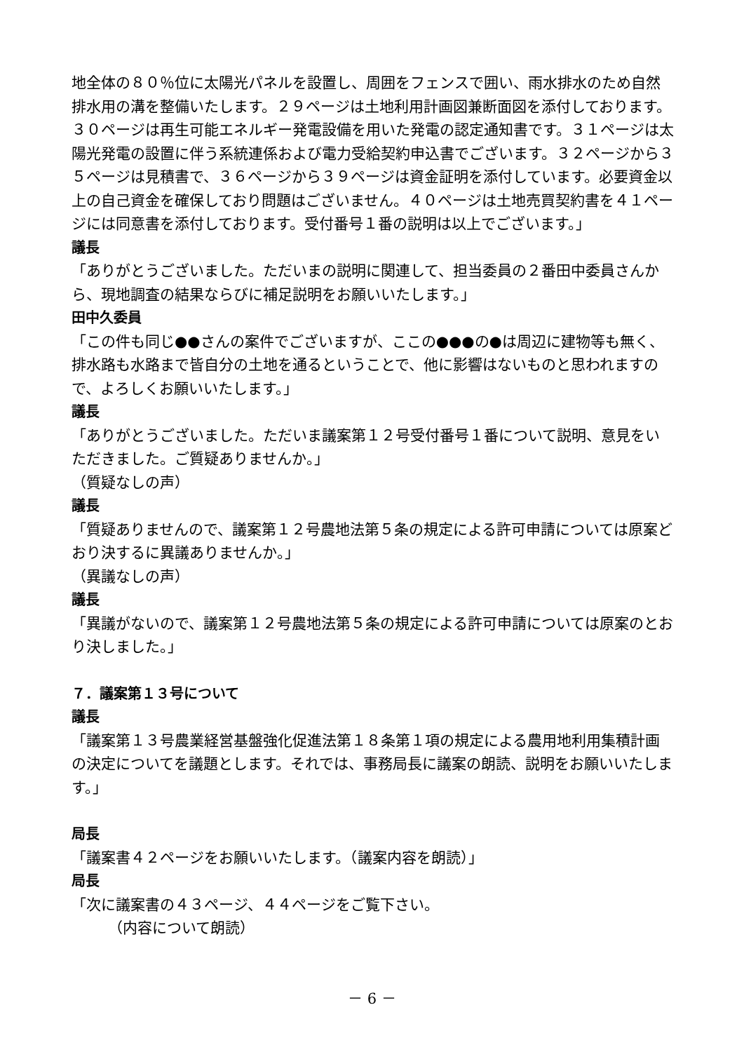地全体の８０％位に太陽光パネルを設置し、周囲をフェンスで囲い、雨水排水のため自然排水用の溝を整備いたします。２９ページは土地利用計画図兼断面図を添付しております。３０ページは再生可能エネルギー発電設備を用いた発電の認定通知書です。３１ページは太陽光発電の設置に伴う系統連係および電力受給契約申込書でございます。３２ページから３５ページは見積書で、３６ページから３９ページは資金証明を添付しています。必要資金以上の自己資金を確保しており問題はございません。４０ページは土地売買契約書を４１ページには同意書を添付しております。受付番号１番の説明は以上でございます。」
議長
「ありがとうございました。ただいまの説明に関連して、担当委員の２番田中委員さんから、現地調査の結果ならびに補足説明をお願いいたします。」
田中久委員
「この件も同じ●●さんの案件でございますが、ここの●●●の●は周辺に建物等も無く、排水路も水路まで皆自分の土地を通るということで、他に影響はないものと思われますので、よろしくお願いいたします。」
議長
「ありがとうございました。ただいま議案第１２号受付番号１番について説明、意見をいただきました。ご質疑ありませんか。」
（質疑なしの声）
議長
「質疑ありませんので、議案第１２号農地法第５条の規定による許可申請については原案どおり決するに異議ありませんか。」
（異議なしの声）
議長
「異議がないので、議案第１２号農地法第５条の規定による許可申請については原案のとおり決しました。」
７．議案第１３号について
議長
「議案第１３号農業経営基盤強化促進法第１８条第１項の規定による農用地利用集積計画の決定についてを議題とします。それでは、事務局長に議案の朗読、説明をお願いいたします。」
局長
「議案書４２ページをお願いいたします。（議案内容を朗読）」
局長
「次に議案書の４３ページ、４４ページをご覧下さい。
（内容について朗読）
－ 6 －